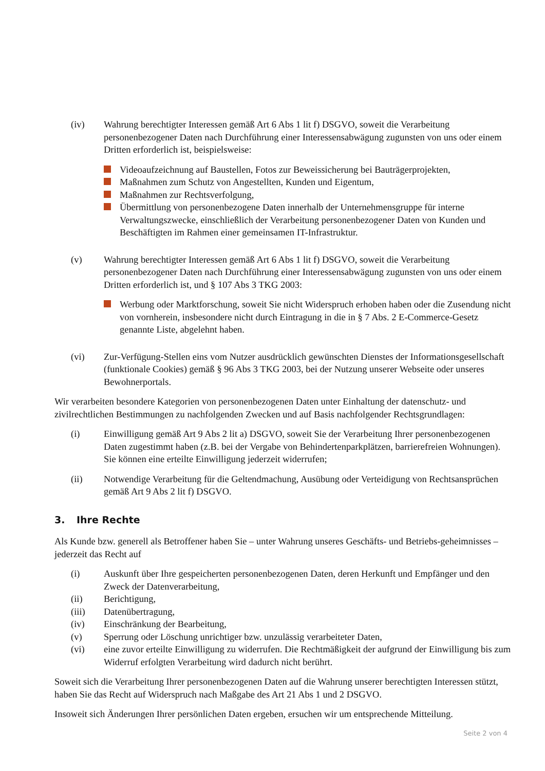(iv) Wahrung berechtigter Interessen gemäß Art 6 Abs 1 lit f) DSGVO, soweit die Verarbeitung personenbezogener Daten nach Durchführung einer Interessensabwägung zugunsten von uns oder einem Dritten erforderlich ist, beispielsweise:
Videoaufzeichnung auf Baustellen, Fotos zur Beweissicherung bei Bauträgerprojekten,
Maßnahmen zum Schutz von Angestellten, Kunden und Eigentum,
Maßnahmen zur Rechtsverfolgung,
Übermittlung von personenbezogene Daten innerhalb der Unternehmensgruppe für interne Verwaltungszwecke, einschließlich der Verarbeitung personenbezogener Daten von Kunden und Beschäftigten im Rahmen einer gemeinsamen IT-Infrastruktur.
(v) Wahrung berechtigter Interessen gemäß Art 6 Abs 1 lit f) DSGVO, soweit die Verarbeitung personenbezogener Daten nach Durchführung einer Interessensabwägung zugunsten von uns oder einem Dritten erforderlich ist, und § 107 Abs 3 TKG 2003:
Werbung oder Marktforschung, soweit Sie nicht Widerspruch erhoben haben oder die Zusendung nicht von vornherein, insbesondere nicht durch Eintragung in die in § 7 Abs. 2 E-Commerce-Gesetz genannte Liste, abgelehnt haben.
(vi) Zur-Verfügung-Stellen eins vom Nutzer ausdrücklich gewünschten Dienstes der Informationsgesellschaft (funktionale Cookies) gemäß § 96 Abs 3 TKG 2003, bei der Nutzung unserer Webseite oder unseres Bewohnerportals.
Wir verarbeiten besondere Kategorien von personenbezogenen Daten unter Einhaltung der datenschutz- und zivilrechtlichen Bestimmungen zu nachfolgenden Zwecken und auf Basis nachfolgender Rechtsgrundlagen:
(i) Einwilligung gemäß Art 9 Abs 2 lit a) DSGVO, soweit Sie der Verarbeitung Ihrer personenbezogenen Daten zugestimmt haben (z.B. bei der Vergabe von Behindertenparkplätzen, barrierefreien Wohnungen). Sie können eine erteilte Einwilligung jederzeit widerrufen;
(ii) Notwendige Verarbeitung für die Geltendmachung, Ausübung oder Verteidigung von Rechtsansprüchen gemäß Art 9 Abs 2 lit f) DSGVO.
3. Ihre Rechte
Als Kunde bzw. generell als Betroffener haben Sie – unter Wahrung unseres Geschäfts- und Betriebs-geheimnisses – jederzeit das Recht auf
(i) Auskunft über Ihre gespeicherten personenbezogenen Daten, deren Herkunft und Empfänger und den Zweck der Datenverarbeitung,
(ii) Berichtigung,
(iii) Datenübertragung,
(iv) Einschränkung der Bearbeitung,
(v) Sperrung oder Löschung unrichtiger bzw. unzulässig verarbeiteter Daten,
(vi) eine zuvor erteilte Einwilligung zu widerrufen. Die Rechtmäßigkeit der aufgrund der Einwilligung bis zum Widerruf erfolgten Verarbeitung wird dadurch nicht berührt.
Soweit sich die Verarbeitung Ihrer personenbezogenen Daten auf die Wahrung unserer berechtigten Interessen stützt, haben Sie das Recht auf Widerspruch nach Maßgabe des Art 21 Abs 1 und 2 DSGVO.
Insoweit sich Änderungen Ihrer persönlichen Daten ergeben, ersuchen wir um entsprechende Mitteilung.
Seite 2 von 4